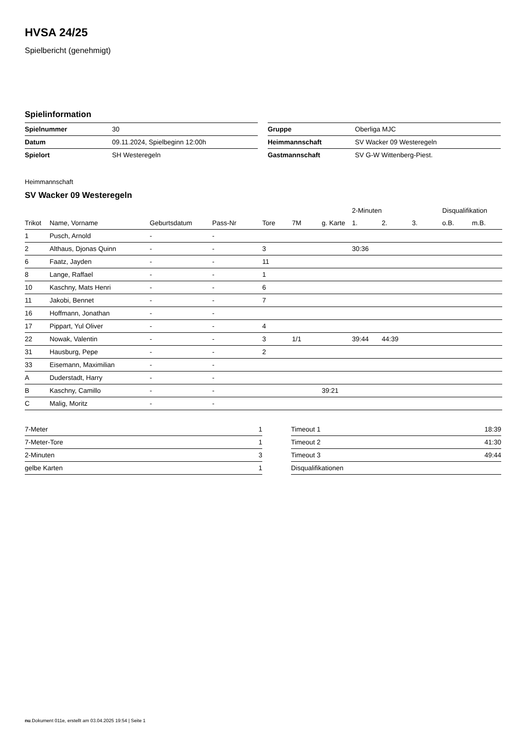HVSA 24/25
Spielbericht (genehmigt)
Spielinformation
| Spielnummer | 30 |
| Datum | 09.11.2024, Spielbeginn 12:00h |
| Spielort | SH Westeregeln |
| Gruppe | Oberliga MJC |
| Heimmannschaft | SV Wacker 09 Westeregeln |
| Gastmannschaft | SV G-W Wittenberg-Piest. |
Heimmannschaft
SV Wacker 09 Westeregeln
| | | | | | | | 2-Minuten | | | Disqualifikation | |
| --- | --- | --- | --- | --- | --- | --- | --- | --- | --- | --- | --- |
| Trikot | Name, Vorname | Geburtsdatum | Pass-Nr | Tore | 7M | g. Karte | 1. | 2. | 3. | o.B. | m.B. |
| 1 | Pusch, Arnold | - | - | | | | | | | | |
| 2 | Althaus, Djonas Quinn | - | - | 3 | | | 30:36 | | | | |
| 6 | Faatz, Jayden | - | - | 11 | | | | | | | |
| 8 | Lange, Raffael | - | - | 1 | | | | | | | |
| 10 | Kaschny, Mats Henri | - | - | 6 | | | | | | | |
| 11 | Jakobi, Bennet | - | - | 7 | | | | | | | |
| 16 | Hoffmann, Jonathan | - | - | | | | | | | | |
| 17 | Pippart, Yul Oliver | - | - | 4 | | | | | | | |
| 22 | Nowak, Valentin | - | - | 3 | 1/1 | | 39:44 | 44:39 | | | |
| 31 | Hausburg, Pepe | - | - | 2 | | | | | | | |
| 33 | Eisemann, Maximilian | - | - | | | | | | | | |
| A | Duderstadt, Harry | - | - | | | | | | | | |
| B | Kaschny, Camillo | - | - | | | 39:21 | | | | | |
| C | Malig, Moritz | - | - | | | | | | | | |
| 7-Meter | 1 |
| 7-Meter-Tore | 1 |
| 2-Minuten | 3 |
| gelbe Karten | 1 |
| Timeout 1 | 18:39 |
| Timeout 2 | 41:30 |
| Timeout 3 | 49:44 |
| Disqualifikationen | |
nu.Dokument 011e, erstellt am 03.04.2025 19:54 | Seite 1